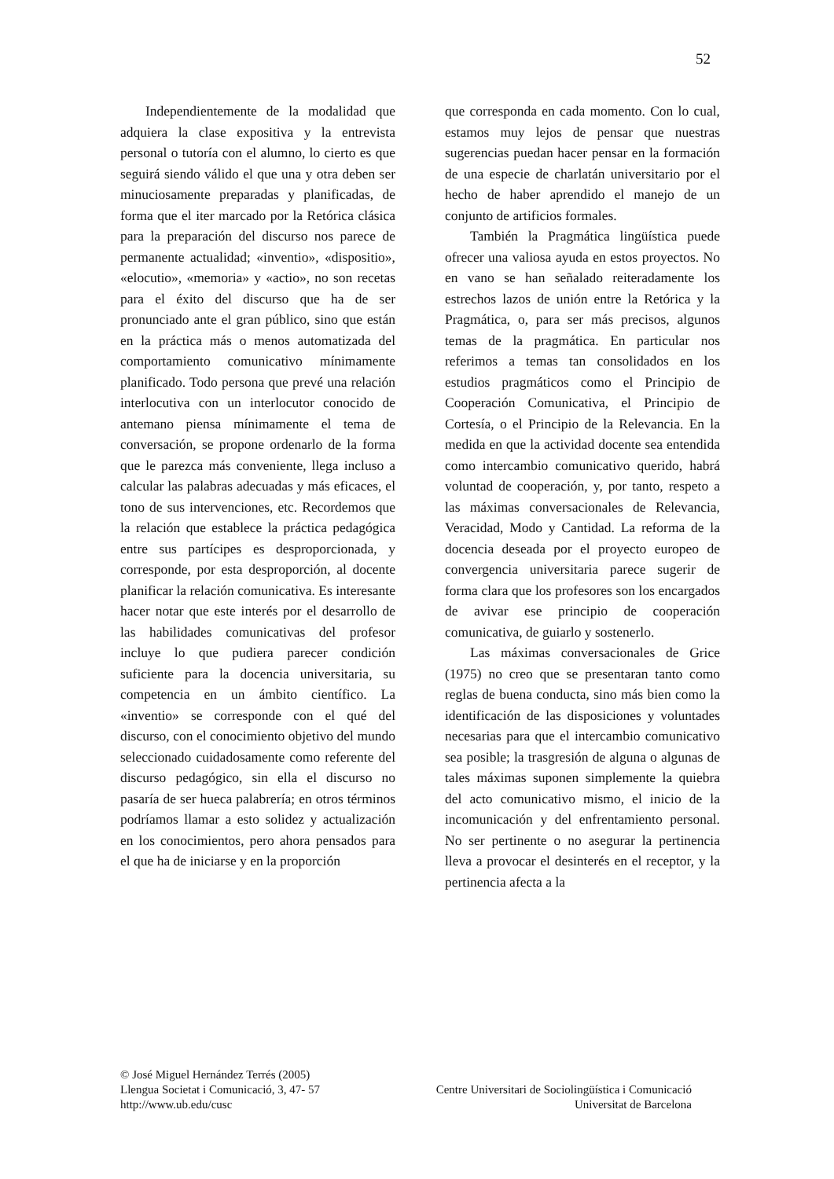52
Independientemente de la modalidad que adquiera la clase expositiva y la entrevista personal o tutoría con el alumno, lo cierto es que seguirá siendo válido el que una y otra deben ser minuciosamente preparadas y planificadas, de forma que el iter marcado por la Retórica clásica para la preparación del discurso nos parece de permanente actualidad; «inventio», «dispositio», «elocutio», «memoria» y «actio», no son recetas para el éxito del discurso que ha de ser pronunciado ante el gran público, sino que están en la práctica más o menos automatizada del comportamiento comunicativo mínimamente planificado. Todo persona que prevé una relación interlocutiva con un interlocutor conocido de antemano piensa mínimamente el tema de conversación, se propone ordenarlo de la forma que le parezca más conveniente, llega incluso a calcular las palabras adecuadas y más eficaces, el tono de sus intervenciones, etc. Recordemos que la relación que establece la práctica pedagógica entre sus partícipes es desproporcionada, y corresponde, por esta desproporción, al docente planificar la relación comunicativa. Es interesante hacer notar que este interés por el desarrollo de las habilidades comunicativas del profesor incluye lo que pudiera parecer condición suficiente para la docencia universitaria, su competencia en un ámbito científico. La «inventio» se corresponde con el qué del discurso, con el conocimiento objetivo del mundo seleccionado cuidadosamente como referente del discurso pedagógico, sin ella el discurso no pasaría de ser hueca palabrería; en otros términos podríamos llamar a esto solidez y actualización en los conocimientos, pero ahora pensados para el que ha de iniciarse y en la proporción
que corresponda en cada momento. Con lo cual, estamos muy lejos de pensar que nuestras sugerencias puedan hacer pensar en la formación de una especie de charlatán universitario por el hecho de haber aprendido el manejo de un conjunto de artificios formales.
También la Pragmática lingüística puede ofrecer una valiosa ayuda en estos proyectos. No en vano se han señalado reiteradamente los estrechos lazos de unión entre la Retórica y la Pragmática, o, para ser más precisos, algunos temas de la pragmática. En particular nos referimos a temas tan consolidados en los estudios pragmáticos como el Principio de Cooperación Comunicativa, el Principio de Cortesía, o el Principio de la Relevancia. En la medida en que la actividad docente sea entendida como intercambio comunicativo querido, habrá voluntad de cooperación, y, por tanto, respeto a las máximas conversacionales de Relevancia, Veracidad, Modo y Cantidad. La reforma de la docencia deseada por el proyecto europeo de convergencia universitaria parece sugerir de forma clara que los profesores son los encargados de avivar ese principio de cooperación comunicativa, de guiarlo y sostenerlo.
Las máximas conversacionales de Grice (1975) no creo que se presentaran tanto como reglas de buena conducta, sino más bien como la identificación de las disposiciones y voluntades necesarias para que el intercambio comunicativo sea posible; la trasgresión de alguna o algunas de tales máximas suponen simplemente la quiebra del acto comunicativo mismo, el inicio de la incomunicación y del enfrentamiento personal. No ser pertinente o no asegurar la pertinencia lleva a provocar el desinterés en el receptor, y la pertinencia afecta a la
© José Miguel Hernández Terrés (2005)
Llengua Societat i Comunicació, 3, 47- 57 Centre Universitari de Sociolingüística i Comunicació
http://www.ub.edu/cusc Universitat de Barcelona